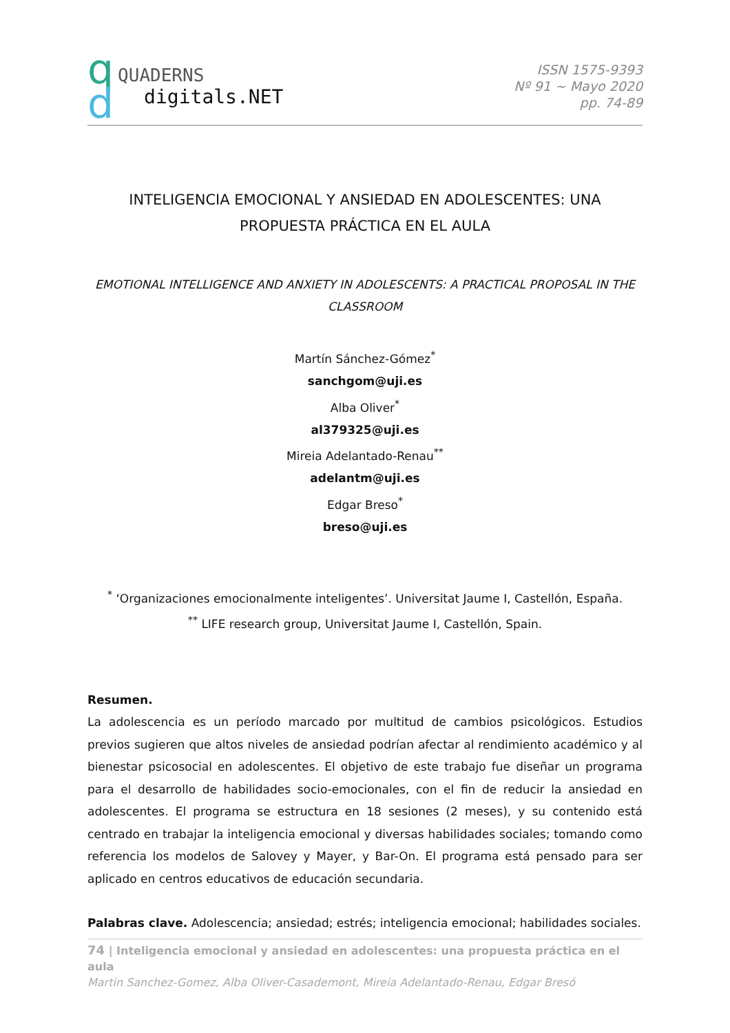q
d
QUADERNS
digitals.NET
ISSN 1575-9393
Nº 91 ~ Mayo 2020
pp. 74-89
INTELIGENCIA EMOCIONAL Y ANSIEDAD EN ADOLESCENTES: UNA PROPUESTA PRÁCTICA EN EL AULA
EMOTIONAL INTELLIGENCE AND ANXIETY IN ADOLESCENTS: A PRACTICAL PROPOSAL IN THE CLASSROOM
Martín Sánchez-Gómez<sup>*</sup>
sanchgom@uji.es
Alba Oliver<sup>*</sup>
al379325@uji.es
Mireia Adelantado-Renau<sup>**</sup>
adelantm@uji.es
Edgar Breso<sup>*</sup>
breso@uji.es
<sup>*</sup> ‘Organizaciones emocionalmente inteligentes’. Universitat Jaume I, Castellón, España.
<sup>**</sup> LIFE research group, Universitat Jaume I, Castellón, Spain.
Resumen.
La adolescencia es un período marcado por multitud de cambios psicológicos. Estudios previos sugieren que altos niveles de ansiedad podrían afectar al rendimiento académico y al bienestar psicosocial en adolescentes. El objetivo de este trabajo fue diseñar un programa para el desarrollo de habilidades socio-emocionales, con el fin de reducir la ansiedad en adolescentes. El programa se estructura en 18 sesiones (2 meses), y su contenido está centrado en trabajar la inteligencia emocional y diversas habilidades sociales; tomando como referencia los modelos de Salovey y Mayer, y Bar-On. El programa está pensado para ser aplicado en centros educativos de educación secundaria.
Palabras clave. Adolescencia; ansiedad; estrés; inteligencia emocional; habilidades sociales.
74 | Inteligencia emocional y ansiedad en adolescentes: una propuesta práctica en el aula
Martin Sanchez-Gomez, Alba Oliver-Casademont, Mireia Adelantado-Renau, Edgar Bresó